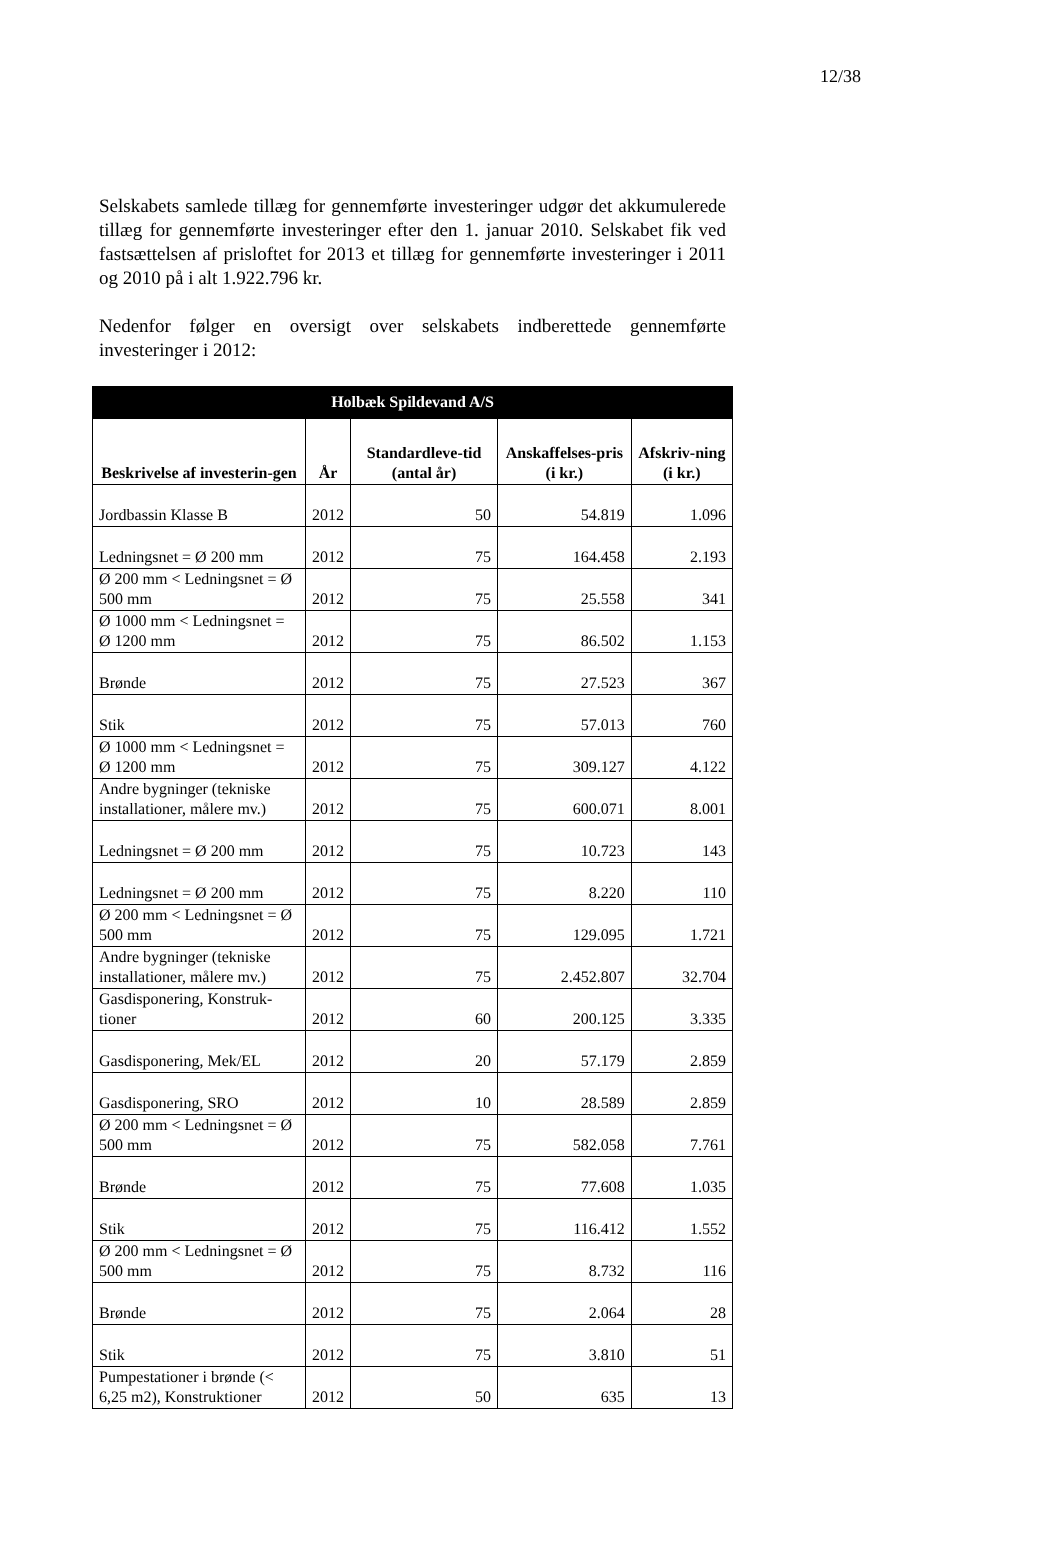12/38
Selskabets samlede tillæg for gennemførte investeringer udgør det akkumulerede tillæg for gennemførte investeringer efter den 1. januar 2010. Selskabet fik ved fastsættelsen af prisloftet for 2013 et tillæg for gennemførte investeringer i 2011 og 2010 på i alt 1.922.796 kr.
Nedenfor følger en oversigt over selskabets indberettede gennemførte investeringer i 2012:
| Holbæk Spildevand A/S | | | | |
| --- | --- | --- | --- | --- |
| Beskrivelse af investerin-gen | År | Standardleve-tid (antal år) | Anskaffelses-pris (i kr.) | Afskriv-ning (i kr.) |
| Jordbassin Klasse B | 2012 | 50 | 54.819 | 1.096 |
| Ledningsnet = Ø 200 mm | 2012 | 75 | 164.458 | 2.193 |
| Ø 200 mm < Ledningsnet = Ø 500 mm | 2012 | 75 | 25.558 | 341 |
| Ø 1000 mm < Ledningsnet = Ø 1200 mm | 2012 | 75 | 86.502 | 1.153 |
| Brønde | 2012 | 75 | 27.523 | 367 |
| Stik | 2012 | 75 | 57.013 | 760 |
| Ø 1000 mm < Ledningsnet = Ø 1200 mm | 2012 | 75 | 309.127 | 4.122 |
| Andre bygninger (tekniske installationer, målere mv.) | 2012 | 75 | 600.071 | 8.001 |
| Ledningsnet = Ø 200 mm | 2012 | 75 | 10.723 | 143 |
| Ledningsnet = Ø 200 mm | 2012 | 75 | 8.220 | 110 |
| Ø 200 mm < Ledningsnet = Ø 500 mm | 2012 | 75 | 129.095 | 1.721 |
| Andre bygninger (tekniske installationer, målere mv.) | 2012 | 75 | 2.452.807 | 32.704 |
| Gasdisponering, Konstruk-tioner | 2012 | 60 | 200.125 | 3.335 |
| Gasdisponering, Mek/EL | 2012 | 20 | 57.179 | 2.859 |
| Gasdisponering, SRO | 2012 | 10 | 28.589 | 2.859 |
| Ø 200 mm < Ledningsnet = Ø 500 mm | 2012 | 75 | 582.058 | 7.761 |
| Brønde | 2012 | 75 | 77.608 | 1.035 |
| Stik | 2012 | 75 | 116.412 | 1.552 |
| Ø 200 mm < Ledningsnet = Ø 500 mm | 2012 | 75 | 8.732 | 116 |
| Brønde | 2012 | 75 | 2.064 | 28 |
| Stik | 2012 | 75 | 3.810 | 51 |
| Pumpestationer i brønde (< 6,25 m2), Konstruktioner | 2012 | 50 | 635 | 13 |